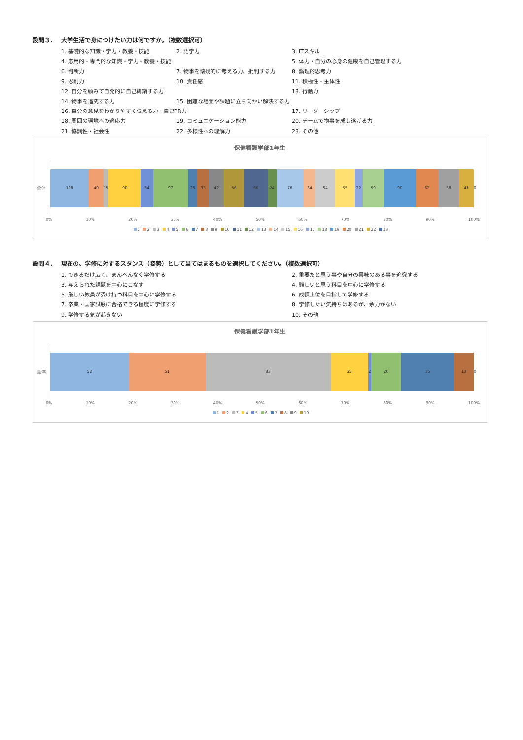設問３. 大学生活で身につけたい力は何ですか。（複数選択可）
1. 基礎的な知識・学力・教養・技能
2. 語学力
3. ITスキル
4. 応用的・専門的な知識・学力・教養・技能
5. 体力・自分の心身の健康を自己管理する力
6. 判断力
7. 物事を懐疑的に考える力、批判する力
8. 論理的思考力
9. 忍耐力
10. 責任感
11. 積極性・主体性
12. 自分を顧みて自発的に自己研鑽する力
13. 行動力
14. 物事を追究する力
15. 困難な場面や課題に立ち向かい解決する力
16. 自分の意見をわかりやすく伝える力・自己PR力
17. リーダーシップ
18. 周囲の環境への適応力
19. コミュニケーション能力
20. チームで物事を成し遂げる力
21. 協調性・社会性
22. 多様性への理解力
23. その他
保健看護学部1年生
全体
108 40 15 90 34 97 26 33 42 56 66 24 76 34 54 55 22 59 90 62 58 41 0
0% 10% 20% 30% 40% 50% 60% 70% 80% 90% 100%
1 2 3 4 5 6 7 8 9 10 11 12 13 14 15 16 17 18 19 20 21 22 23
設問４. 現在の、学修に対するスタンス（姿勢）として当てはまるものを選択してください。（複数選択可）
1. できるだけ広く、まんべんなく学修する
2. 重要だと思う事や自分の興味のある事を追究する
3. 与えられた課題を中心にこなす
4. 難しいと思う科目を中心に学修する
5. 厳しい教員が受け持つ科目を中心に学修する
6. 成績上位を目指して学修する
7. 卒業・国家試験に合格できる程度に学修する
8. 学修したい気持ちはあるが、余力がない
9. 学修する気が起きない
10. その他
保健看護学部1年生
全体
52 51 83 25 2 20 35 13 0
0% 10% 20% 30% 40% 50% 60% 70% 80% 90% 100%
1 2 3 4 5 6 7 8 9 10